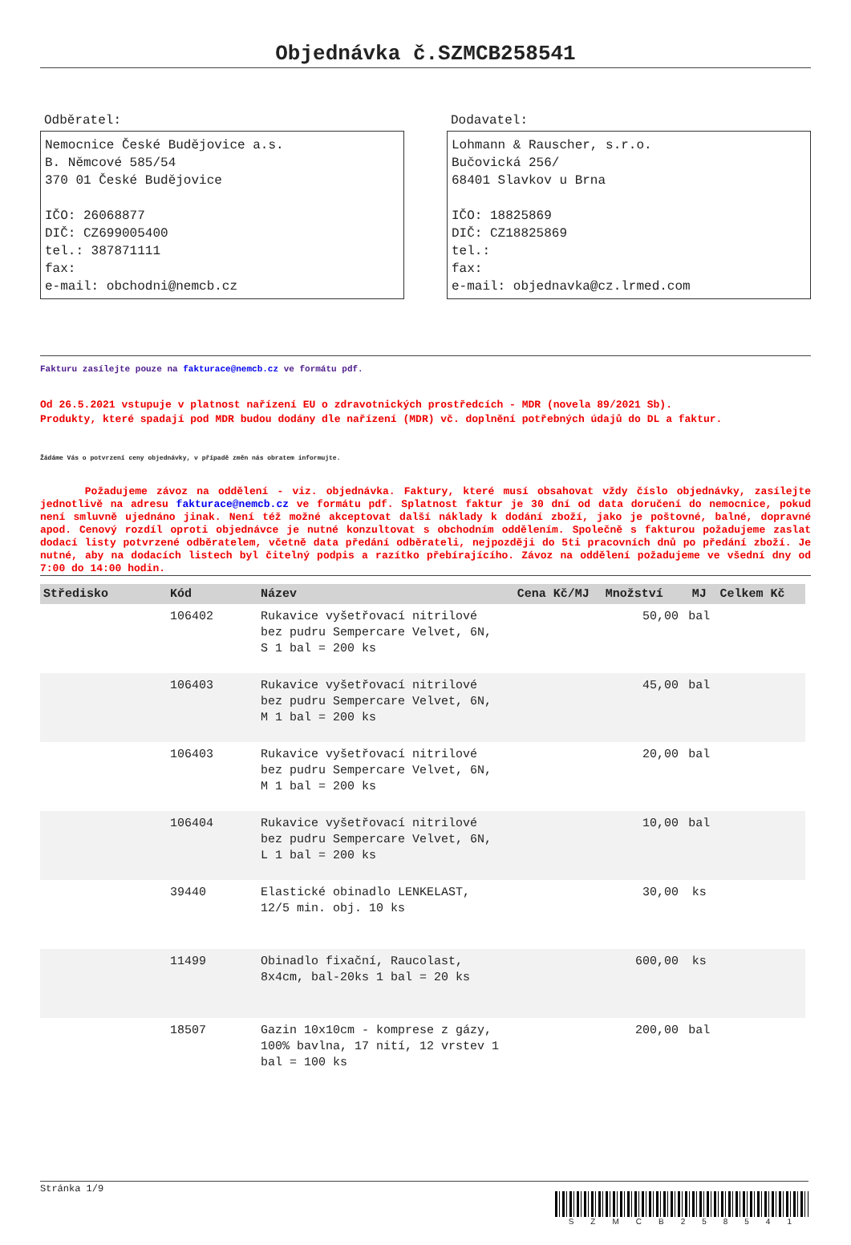Objednávka č.SZMCB258541
Odběratel:
Nemocnice České Budějovice a.s.
B. Němcové 585/54
370 01 České Budějovice
IČO: 26068877
DIČ: CZ699005400
tel.: 387871111
fax:
e-mail: obchodni@nemcb.cz
Dodavatel:
Lohmann & Rauscher, s.r.o.
Bučovická 256/
68401 Slavkov u Brna
IČO: 18825869
DIČ: CZ18825869
tel.:
fax:
e-mail: objednavka@cz.lrmed.com
Fakturu zasílejte pouze na fakturace@nemcb.cz ve formátu pdf.
Od 26.5.2021 vstupuje v platnost nařízení EU o zdravotnických prostředcích - MDR (novela 89/2021 Sb).
Produkty, které spadají pod MDR budou dodány dle nařízení (MDR) vč. doplnění potřebných údajů do DL a faktur.
Žádáme Vás o potvrzení ceny objednávky, v případě změn nás obratem informujte.
Požadujeme závoz na oddělení - viz. objednávka. Faktury, které musí obsahovat vždy číslo objednávky, zasílejte jednotlivě na adresu fakturace@nemcb.cz ve formátu pdf. Splatnost faktur je 30 dní od data doručení do nemocnice, pokud není smluvně ujednáno jinak. Není též možné akceptovat další náklady k dodání zboží, jako je poštovné, balné, dopravné apod. Cenový rozdíl oproti objednávce je nutné konzultovat s obchodním oddělením. Společně s fakturou požadujeme zaslat dodací listy potvrzené odběratelem, včetně data předání odběrateli, nejpozději do 5ti pracovních dnů po předání zboží. Je nutné, aby na dodacích listech byl čitelný podpis a razítko přebírajícího. Závoz na oddělení požadujeme ve všední dny od 7:00 do 14:00 hodin.
| Středisko | Kód | Název | Cena Kč/MJ | Množství | MJ | Celkem Kč |
| --- | --- | --- | --- | --- | --- | --- |
| | 106402 | Rukavice vyšetřovací nitrilové bez pudru Sempercare Velvet, 6N, S 1 bal = 200 ks | | 50,00 | bal | |
| | 106403 | Rukavice vyšetřovací nitrilové bez pudru Sempercare Velvet, 6N, M 1 bal = 200 ks | | 45,00 | bal | |
| | 106403 | Rukavice vyšetřovací nitrilové bez pudru Sempercare Velvet, 6N, M 1 bal = 200 ks | | 20,00 | bal | |
| | 106404 | Rukavice vyšetřovací nitrilové bez pudru Sempercare Velvet, 6N, L 1 bal = 200 ks | | 10,00 | bal | |
| | 39440 | Elastické obinadlo LENKELAST, 12/5 min. obj. 10 ks | | 30,00 | ks | |
| | 11499 | Obinadlo fixační, Raucolast, 8x4cm, bal-20ks 1 bal = 20 ks | | 600,00 | ks | |
| | 18507 | Gazin 10x10cm - komprese z gázy, 100% bavlna, 17 nití, 12 vrstev 1 bal = 100 ks | | 200,00 | bal | |
Stránka 1/9
SZMCB258541